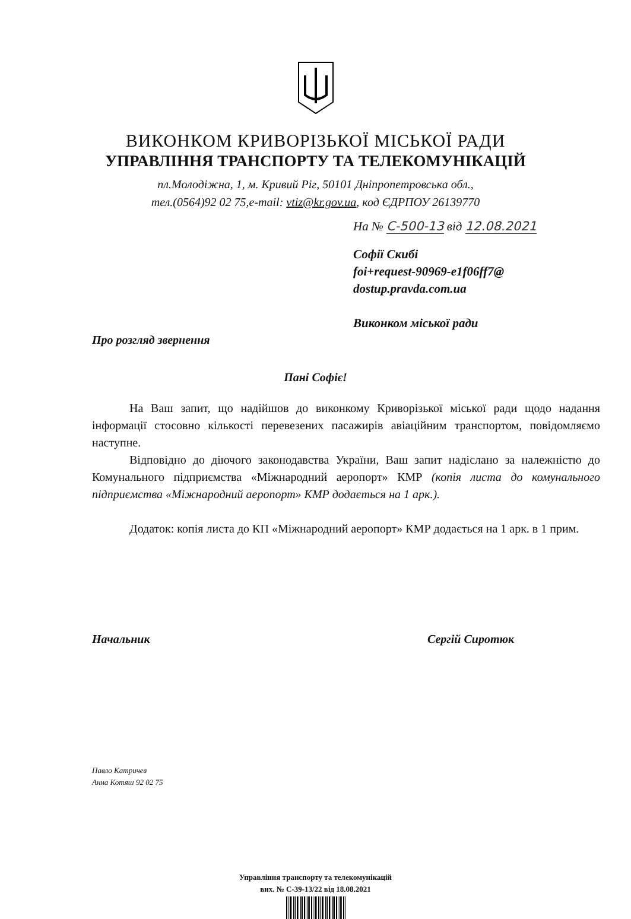ВИКОНКОМ КРИВОРІЗЬКОЇ МІСЬКОЇ РАДИ
УПРАВЛІННЯ ТРАНСПОРТУ ТА ТЕЛЕКОМУНІКАЦІЙ
пл.Молодіжна, 1, м. Кривий Ріг, 50101 Дніпропетровська обл.,
тел.(0564)92 02 75,e-mail: vtiz@kr.gov.ua, код ЄДРПОУ 26139770
На № С-500-13 від 12.08.2021
Софії Скибі
foi+request-90969-e1f06ff7@
dostup.pravda.com.ua
Виконком міської ради
Про розгляд звернення
Пані Софіє!
На Ваш запит, що надійшов до виконкому Криворізької міської ради щодо надання інформації стосовно кількості перевезених пасажирів авіаційним транспортом, повідомляємо наступне.
Відповідно до діючого законодавства України, Ваш запит надіслано за належністю до Комунального підприємства «Міжнародний аеропорт» КМР (копія листа до комунального підприємства «Міжнародний аеропорт» КМР додається на 1 арк.).
Додаток: копія листа до КП «Міжнародний аеропорт» КМР додається на 1 арк. в 1 прим.
Начальник Сергій Сиротюк
Павло Катричев
Анна Котяш 92 02 75
Управління транспорту та телекомунікацій
вих. № С-39-13/22 від 18.08.2021